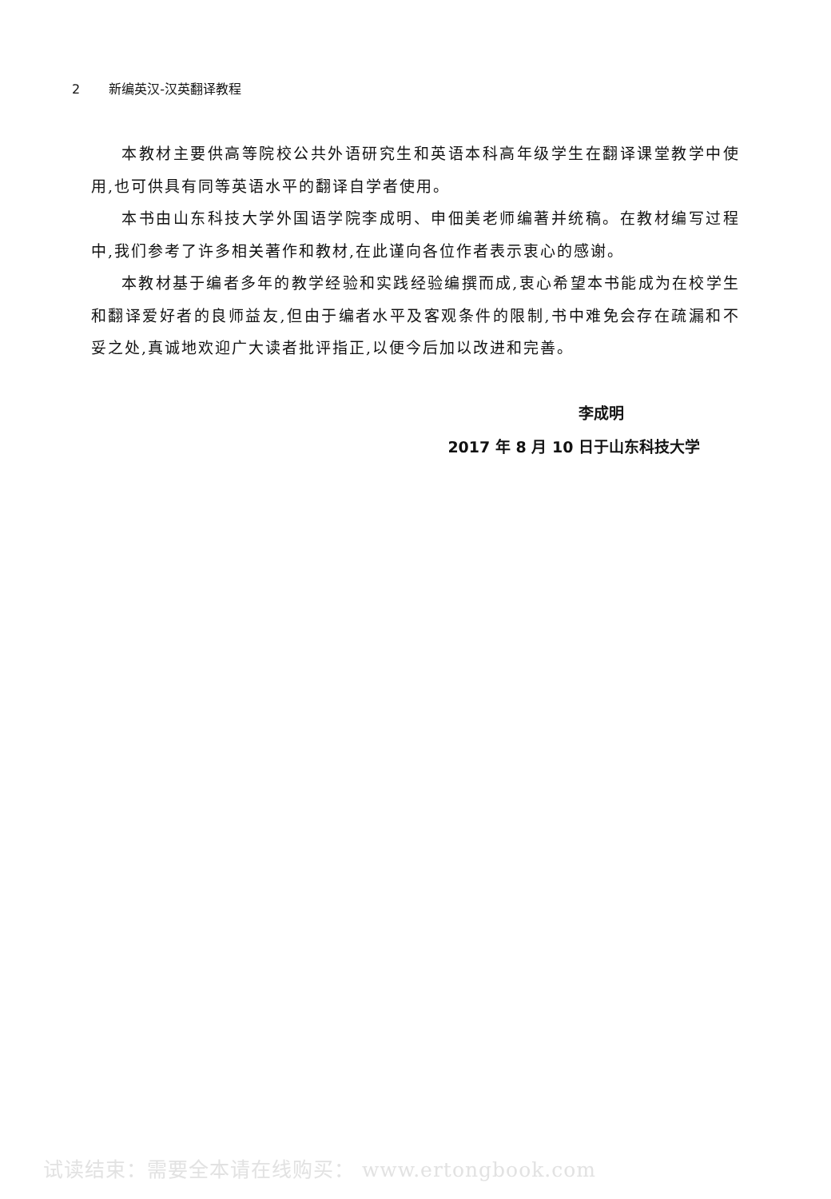2 新编英汉-汉英翻译教程
本教材主要供高等院校公共外语研究生和英语本科高年级学生在翻译课堂教学中使用,也可供具有同等英语水平的翻译自学者使用。
本书由山东科技大学外国语学院李成明、申佃美老师编著并统稿。在教材编写过程中,我们参考了许多相关著作和教材,在此谨向各位作者表示衷心的感谢。
本教材基于编者多年的教学经验和实践经验编撰而成,衷心希望本书能成为在校学生和翻译爱好者的良师益友,但由于编者水平及客观条件的限制,书中难免会存在疏漏和不妥之处,真诚地欢迎广大读者批评指正,以便今后加以改进和完善。
李成明
2017 年 8 月 10 日于山东科技大学
试读结束：需要全本请在线购买： www.ertongbook.com